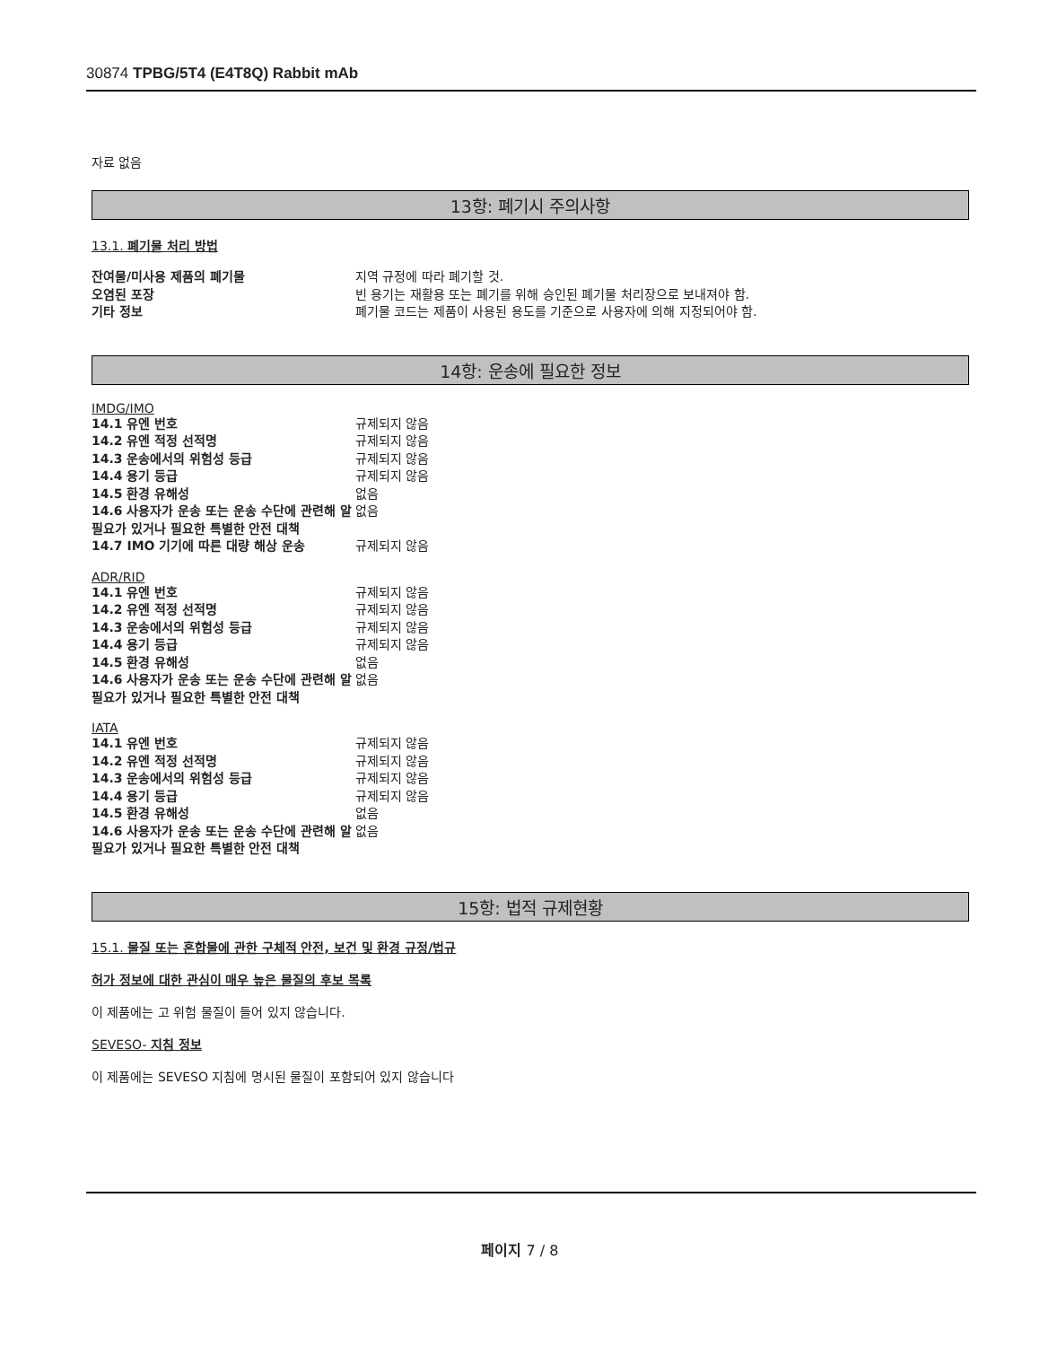30874 TPBG/5T4 (E4T8Q) Rabbit mAb
자료 없음
13항: 폐기시 주의사항
13.1. 폐기물 처리 방법
잔여물/미사용 제품의 폐기물 지역 규정에 따라 폐기할 것.
오염된 포장 빈 용기는 재활용 또는 폐기를 위해 승인된 폐기물 처리장으로 보내져야 함.
기타 정보 폐기물 코드는 제품이 사용된 용도를 기준으로 사용자에 의해 지정되어야 함.
14항: 운송에 필요한 정보
IMDG/IMO
14.1 유엔 번호 규제되지 않음
14.2 유엔 적정 선적명 규제되지 않음
14.3 운송에서의 위험성 등급 규제되지 않음
14.4 용기 등급 규제되지 않음
14.5 환경 유해성 없음
14.6 사용자가 운송 또는 운송 수단에 관련해 알 필요가 있거나 필요한 특별한 안전 대책 없음
14.7 IMO 기기에 따른 대량 해상 운송 규제되지 않음
ADR/RID
14.1 유엔 번호 규제되지 않음
14.2 유엔 적정 선적명 규제되지 않음
14.3 운송에서의 위험성 등급 규제되지 않음
14.4 용기 등급 규제되지 않음
14.5 환경 유해성 없음
14.6 사용자가 운송 또는 운송 수단에 관련해 알 필요가 있거나 필요한 특별한 안전 대책 없음
IATA
14.1 유엔 번호 규제되지 않음
14.2 유엔 적정 선적명 규제되지 않음
14.3 운송에서의 위험성 등급 규제되지 않음
14.4 용기 등급 규제되지 않음
14.5 환경 유해성 없음
14.6 사용자가 운송 또는 운송 수단에 관련해 알 필요가 있거나 필요한 특별한 안전 대책 없음
15항: 법적 규제현황
15.1. 물질 또는 혼합물에 관한 구체적 안전, 보건 및 환경 규정/법규
허가 정보에 대한 관심이 매우 높은 물질의 후보 목록
이 제품에는 고 위험 물질이 들어 있지 않습니다.
SEVESO- 지침 정보
이 제품에는 SEVESO 지침에 명시된 물질이 포함되어 있지 않습니다
페이지 7 / 8